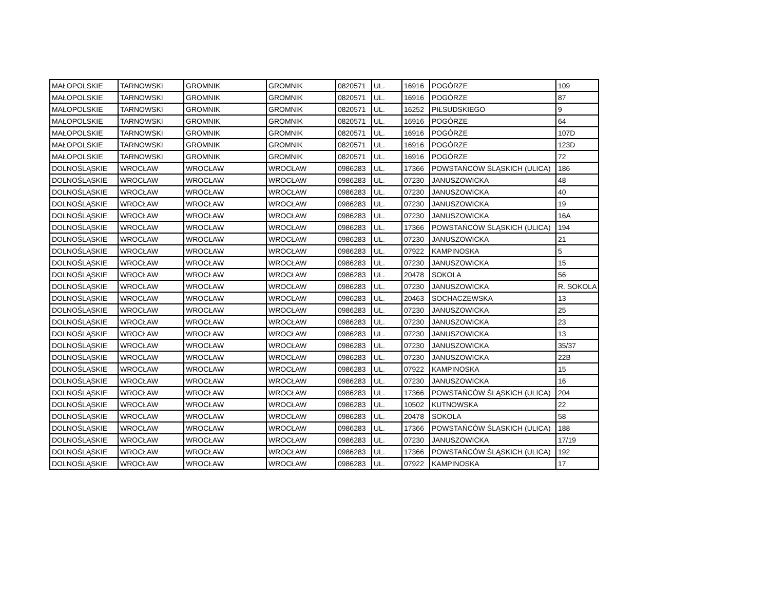| MAŁOPOLSKIE | TARNOWSKI | GROMNIK | GROMNIK | 0820571 | UL. | 16916 | POGÓRZE | 109 |
| MAŁOPOLSKIE | TARNOWSKI | GROMNIK | GROMNIK | 0820571 | UL. | 16916 | POGÓRZE | 87 |
| MAŁOPOLSKIE | TARNOWSKI | GROMNIK | GROMNIK | 0820571 | UL. | 16252 | PIŁSUDSKIEGO | 9 |
| MAŁOPOLSKIE | TARNOWSKI | GROMNIK | GROMNIK | 0820571 | UL. | 16916 | POGÓRZE | 64 |
| MAŁOPOLSKIE | TARNOWSKI | GROMNIK | GROMNIK | 0820571 | UL. | 16916 | POGÓRZE | 107D |
| MAŁOPOLSKIE | TARNOWSKI | GROMNIK | GROMNIK | 0820571 | UL. | 16916 | POGÓRZE | 123D |
| MAŁOPOLSKIE | TARNOWSKI | GROMNIK | GROMNIK | 0820571 | UL. | 16916 | POGÓRZE | 72 |
| DOLNOŚLĄSKIE | WROCŁAW | WROCŁAW | WROCŁAW | 0986283 | UL. | 17366 | POWSTAŃCÓW ŚLĄSKICH (ULICA) | 186 |
| DOLNOŚLĄSKIE | WROCŁAW | WROCŁAW | WROCŁAW | 0986283 | UL. | 07230 | JANUSZOWICKA | 48 |
| DOLNOŚLĄSKIE | WROCŁAW | WROCŁAW | WROCŁAW | 0986283 | UL. | 07230 | JANUSZOWICKA | 40 |
| DOLNOŚLĄSKIE | WROCŁAW | WROCŁAW | WROCŁAW | 0986283 | UL. | 07230 | JANUSZOWICKA | 19 |
| DOLNOŚLĄSKIE | WROCŁAW | WROCŁAW | WROCŁAW | 0986283 | UL. | 07230 | JANUSZOWICKA | 16A |
| DOLNOŚLĄSKIE | WROCŁAW | WROCŁAW | WROCŁAW | 0986283 | UL. | 17366 | POWSTAŃCÓW ŚLĄSKICH (ULICA) | 194 |
| DOLNOŚLĄSKIE | WROCŁAW | WROCŁAW | WROCŁAW | 0986283 | UL. | 07230 | JANUSZOWICKA | 21 |
| DOLNOŚLĄSKIE | WROCŁAW | WROCŁAW | WROCŁAW | 0986283 | UL. | 07922 | KAMPINOSKA | 5 |
| DOLNOŚLĄSKIE | WROCŁAW | WROCŁAW | WROCŁAW | 0986283 | UL. | 07230 | JANUSZOWICKA | 15 |
| DOLNOŚLĄSKIE | WROCŁAW | WROCŁAW | WROCŁAW | 0986283 | UL. | 20478 | SOKOLA | 56 |
| DOLNOŚLĄSKIE | WROCŁAW | WROCŁAW | WROCŁAW | 0986283 | UL. | 07230 | JANUSZOWICKA | R. SOKOLA |
| DOLNOŚLĄSKIE | WROCŁAW | WROCŁAW | WROCŁAW | 0986283 | UL. | 20463 | SOCHACZEWSKA | 13 |
| DOLNOŚLĄSKIE | WROCŁAW | WROCŁAW | WROCŁAW | 0986283 | UL. | 07230 | JANUSZOWICKA | 25 |
| DOLNOŚLĄSKIE | WROCŁAW | WROCŁAW | WROCŁAW | 0986283 | UL. | 07230 | JANUSZOWICKA | 23 |
| DOLNOŚLĄSKIE | WROCŁAW | WROCŁAW | WROCŁAW | 0986283 | UL. | 07230 | JANUSZOWICKA | 13 |
| DOLNOŚLĄSKIE | WROCŁAW | WROCŁAW | WROCŁAW | 0986283 | UL. | 07230 | JANUSZOWICKA | 35/37 |
| DOLNOŚLĄSKIE | WROCŁAW | WROCŁAW | WROCŁAW | 0986283 | UL. | 07230 | JANUSZOWICKA | 22B |
| DOLNOŚLĄSKIE | WROCŁAW | WROCŁAW | WROCŁAW | 0986283 | UL. | 07922 | KAMPINOSKA | 15 |
| DOLNOŚLĄSKIE | WROCŁAW | WROCŁAW | WROCŁAW | 0986283 | UL. | 07230 | JANUSZOWICKA | 16 |
| DOLNOŚLĄSKIE | WROCŁAW | WROCŁAW | WROCŁAW | 0986283 | UL. | 17366 | POWSTAŃCÓW ŚLĄSKICH (ULICA) | 204 |
| DOLNOŚLĄSKIE | WROCŁAW | WROCŁAW | WROCŁAW | 0986283 | UL. | 10502 | KUTNOWSKA | 22 |
| DOLNOŚLĄSKIE | WROCŁAW | WROCŁAW | WROCŁAW | 0986283 | UL. | 20478 | SOKOLA | 58 |
| DOLNOŚLĄSKIE | WROCŁAW | WROCŁAW | WROCŁAW | 0986283 | UL. | 17366 | POWSTAŃCÓW ŚLĄSKICH (ULICA) | 188 |
| DOLNOŚLĄSKIE | WROCŁAW | WROCŁAW | WROCŁAW | 0986283 | UL. | 07230 | JANUSZOWICKA | 17/19 |
| DOLNOŚLĄSKIE | WROCŁAW | WROCŁAW | WROCŁAW | 0986283 | UL. | 17366 | POWSTAŃCÓW ŚLĄSKICH (ULICA) | 192 |
| DOLNOŚLĄSKIE | WROCŁAW | WROCŁAW | WROCŁAW | 0986283 | UL. | 07922 | KAMPINOSKA | 17 |